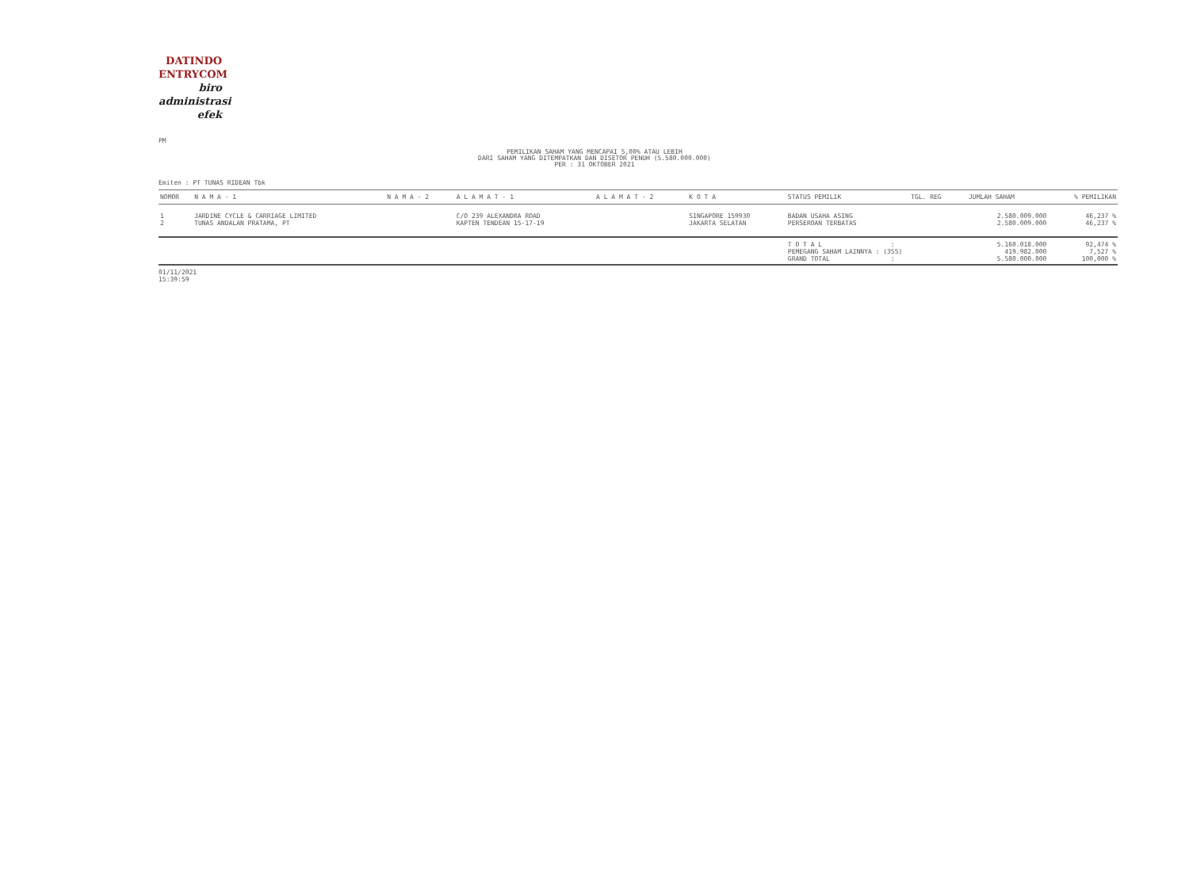DATINDO
ENTRYCOM
biro
administrasi
efek
PM
PEMILIKAN SAHAM YANG MENCAPAI 5,00% ATAU LEBIH
DARI SAHAM YANG DITEMPATKAN DAN DISETOR PENUH (5.580.000.000)
PER : 31 OKTOBER 2021
Emiten : PT TUNAS RIDEAN Tbk
| NOMOR | N A M A - 1 | N A M A - 2 | A L A M A T - 1 | A L A M A T - 2 | K O T A | STATUS PEMILIK | TGL. REG | JUMLAH SAHAM | % PEMILIKAN |
| --- | --- | --- | --- | --- | --- | --- | --- | --- | --- |
| 1 | JARDINE CYCLE & CARRIAGE LIMITED | | C/O 239 ALEXANDRA ROAD | | SINGAPORE 159930 | BADAN USAHA ASING | | 2.580.009.000 | 46,237 % |
| 2 | TUNAS ANDALAN PRATAMA, PT | | KAPTEN TENDEAN 15-17-19 | | JAKARTA SELATAN | PERSEROAN TERBATAS | | 2.580.009.000 | 46,237 % |
| | | | | | | T O T A L : | | 5.160.018.000 | 92,474 % |
| | | | | | | PEMEGANG SAHAM LAINNYA : (355) | | 419.982.000 | 7,527 % |
| | | | | | | GRAND TOTAL : | | 5.580.000.000 | 100,000 % |
01/11/2021
15:39:59